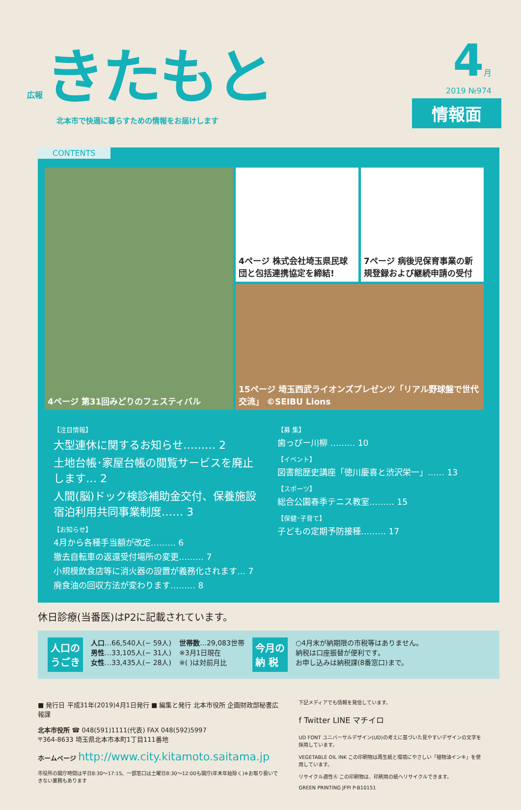広報 きたもと
北本市で快適に暮らすための情報をお届けします
4月
2019 №974
情報面
CONTENTS
4ページ 第31回みどりのフェスティバル
4ページ 株式会社埼玉県民球団と包括連携協定を締結!
7ページ 病後児保育事業の新規登録および継続申請の受付
15ページ 埼玉西武ライオンズプレゼンツ「リアル野球盤で世代交流」 ©SEIBU Lions
【注目情報】
大型連休に関するお知らせ……… 2
土地台帳･家屋台帳の閲覧サービスを廃止します… 2
人間(脳)ドック検診補助金交付、保養施設宿泊利用共同事業制度…… 3
【お知らせ】
4月から各種手当額が改定……… 6
撤去自転車の返還受付場所の変更……… 7
小規模飲食店等に消火器の設置が義務化されます… 7
廃食油の回収方法が変わります……… 8
【募 集】
歯っぴー川柳 ……… 10
【イベント】
図書館歴史講座「徳川慶喜と渋沢栄一」…… 13
【スポーツ】
総合公園春季テニス教室……… 15
【保健･子育て】
子どもの定期予防接種……… 17
休日診療(当番医)はP2に記載されています。
人口の
うごき
人口…66,540人(− 59人)
男性…33,105人(− 31人)
女性…33,435人(− 28人)
世帯数…29,083世帯
※3月1日現在
※( )は対前月比
今月の
納 税
○4月末が納期限の市税等はありません。
納税は口座振替が便利です。
お申し込みは納税課(8番窓口)まで。
■ 発行日 平成31年(2019)4月1日発行 ■ 編集と発行 北本市役所 企画財政部秘書広報課
北本市役所 ☎ 048(591)1111(代表) FAX 048(592)5997
〒364-8633 埼玉県北本市本町1丁目111番地
ホームページ http://www.city.kitamoto.saitama.jp
市役所の開庁時間は平日8:30〜17:15。一部窓口は土曜日8:30〜12:00も開庁(年末年始除く)※お取り扱いできない業務もあります
下記メディアでも情報を発信しています。
f Twitter LINE マチイロ
UD FONT ユニバーサルデザイン(UD)の考えに基づいた見やすいデザインの文字を採用しています。
VEGETABLE OIL INK この印刷物は再生紙と環境にやさしい「植物油インキ」を使用しています。
リサイクル適性Ⓐ この印刷物は、印刷用の紙へリサイクルできます。
GREEN PRINTING JFPI P-B10151